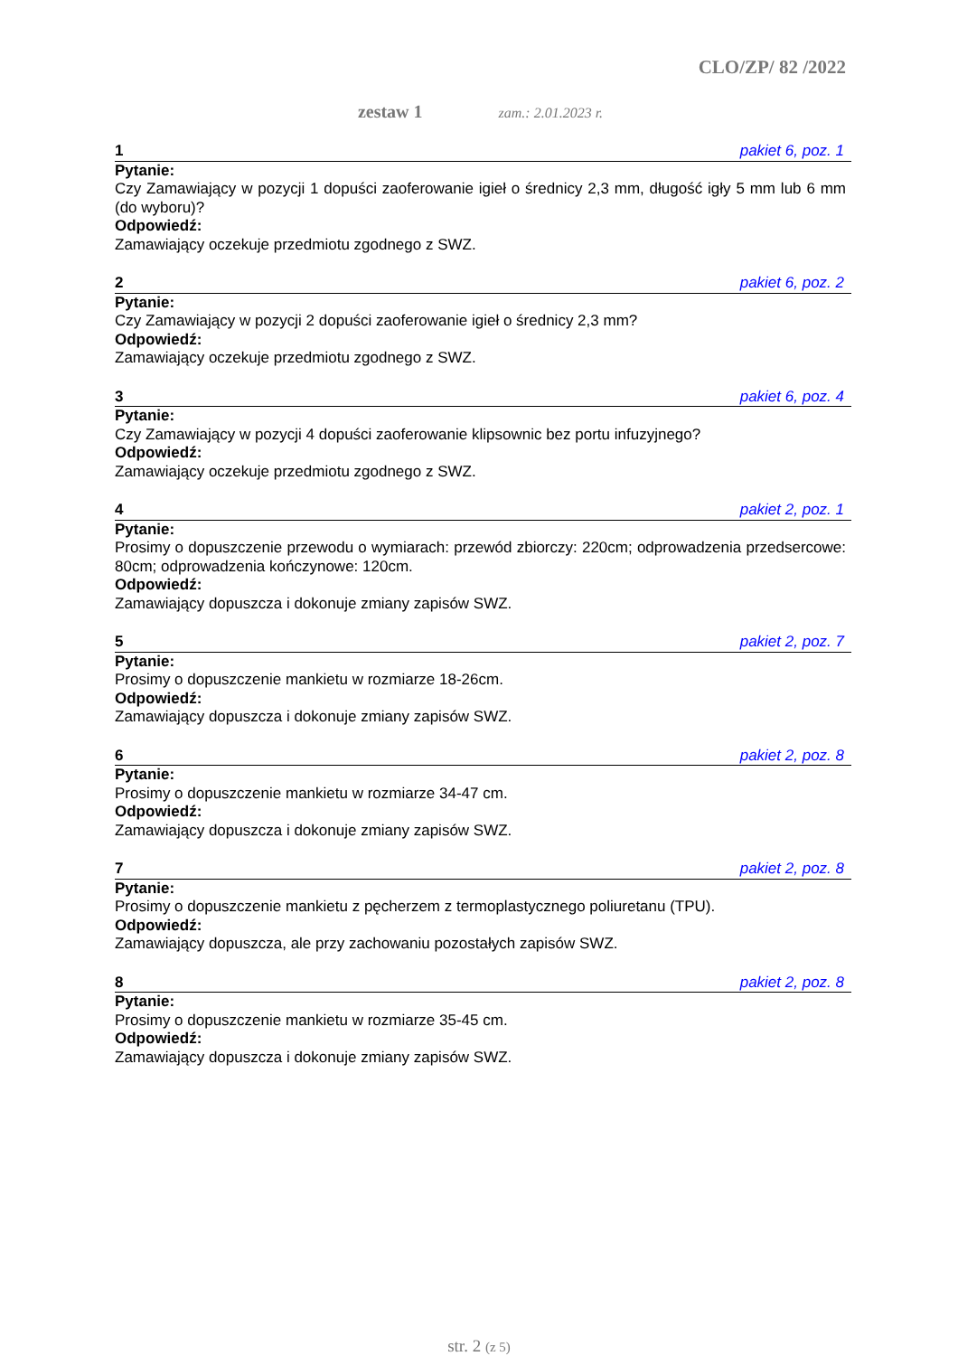CLO/ZP/ 82 /2022
zestaw 1 zam.: 2.01.2023 r.
1 pakiet 6, poz. 1
Pytanie:
Czy Zamawiający w pozycji 1 dopuści zaoferowanie igieł o średnicy 2,3 mm, długość igły 5 mm lub 6 mm (do wyboru)?
Odpowiedź:
Zamawiający oczekuje przedmiotu zgodnego z SWZ.
2 pakiet 6, poz. 2
Pytanie:
Czy Zamawiający w pozycji 2 dopuści zaoferowanie igieł o średnicy 2,3 mm?
Odpowiedź:
Zamawiający oczekuje przedmiotu zgodnego z SWZ.
3 pakiet 6, poz. 4
Pytanie:
Czy Zamawiający w pozycji 4 dopuści zaoferowanie klipsownic bez portu infuzyjnego?
Odpowiedź:
Zamawiający oczekuje przedmiotu zgodnego z SWZ.
4 pakiet 2, poz. 1
Pytanie:
Prosimy o dopuszczenie przewodu o wymiarach: przewód zbiorczy: 220cm; odprowadzenia przedsercowe: 80cm; odprowadzenia kończynowe: 120cm.
Odpowiedź:
Zamawiający dopuszcza i dokonuje zmiany zapisów SWZ.
5 pakiet 2, poz. 7
Pytanie:
Prosimy o dopuszczenie mankietu w rozmiarze 18-26cm.
Odpowiedź:
Zamawiający dopuszcza i dokonuje zmiany zapisów SWZ.
6 pakiet 2, poz. 8
Pytanie:
Prosimy o dopuszczenie mankietu w rozmiarze 34-47 cm.
Odpowiedź:
Zamawiający dopuszcza i dokonuje zmiany zapisów SWZ.
7 pakiet 2, poz. 8
Pytanie:
Prosimy o dopuszczenie mankietu z pęcherzem z termoplastycznego poliuretanu (TPU).
Odpowiedź:
Zamawiający dopuszcza, ale przy zachowaniu pozostałych zapisów SWZ.
8 pakiet 2, poz. 8
Pytanie:
Prosimy o dopuszczenie mankietu w rozmiarze 35-45 cm.
Odpowiedź:
Zamawiający dopuszcza i dokonuje zmiany zapisów SWZ.
str. 2 (z 5)